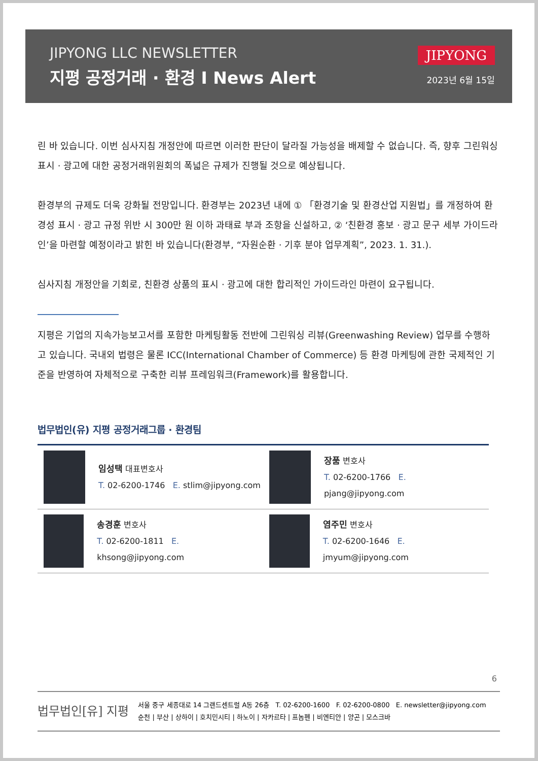JIPYONG LLC NEWSLETTER
지평 공정거래 · 환경 I News Alert
JIPYONG
2023년 6월 15일
린 바 있습니다. 이번 심사지침 개정안에 따르면 이러한 판단이 달라질 가능성을 배제할 수 없습니다. 즉, 향후 그린워싱 표시 · 광고에 대한 공정거래위원회의 폭넓은 규제가 진행될 것으로 예상됩니다.
환경부의 규제도 더욱 강화될 전망입니다. 환경부는 2023년 내에 ① 「환경기술 및 환경산업 지원법」를 개정하여 환경성 표시 · 광고 규정 위반 시 300만 원 이하 과태료 부과 조항을 신설하고, ② ‘친환경 홍보 · 광고 문구 세부 가이드라인’을 마련할 예정이라고 밝힌 바 있습니다(환경부, “자원순환 · 기후 분야 업무계획”, 2023. 1. 31.).
심사지침 개정안을 기회로, 친환경 상품의 표시 · 광고에 대한 합리적인 가이드라인 마련이 요구됩니다.
지평은 기업의 지속가능보고서를 포함한 마케팅활동 전반에 그린워싱 리뷰(Greenwashing Review) 업무를 수행하고 있습니다. 국내외 법령은 물론 ICC(International Chamber of Commerce) 등 환경 마케팅에 관한 국제적인 기준을 반영하여 자체적으로 구축한 리뷰 프레임워크(Framework)를 활용합니다.
법무법인(유) 지평 공정거래그룹 · 환경팀
임성택 대표변호사
T. 02-6200-1746 E. stlim@jipyong.com
장품 변호사
T. 02-6200-1766 E. pjang@jipyong.com
송경훈 변호사
T. 02-6200-1811 E. khsong@jipyong.com
염주민 변호사
T. 02-6200-1646 E. jmyum@jipyong.com
6
법무법인[유] 지평
서울 중구 세종대로 14 그랜드센트럴 A동 26층 T. 02-6200-1600 F. 02-6200-0800 E. newsletter@jipyong.com
순천 | 부산 | 상하이 | 호치민시티 | 하노이 | 자카르타 | 프놈펜 | 비엔티안 | 양곤 | 모스크바